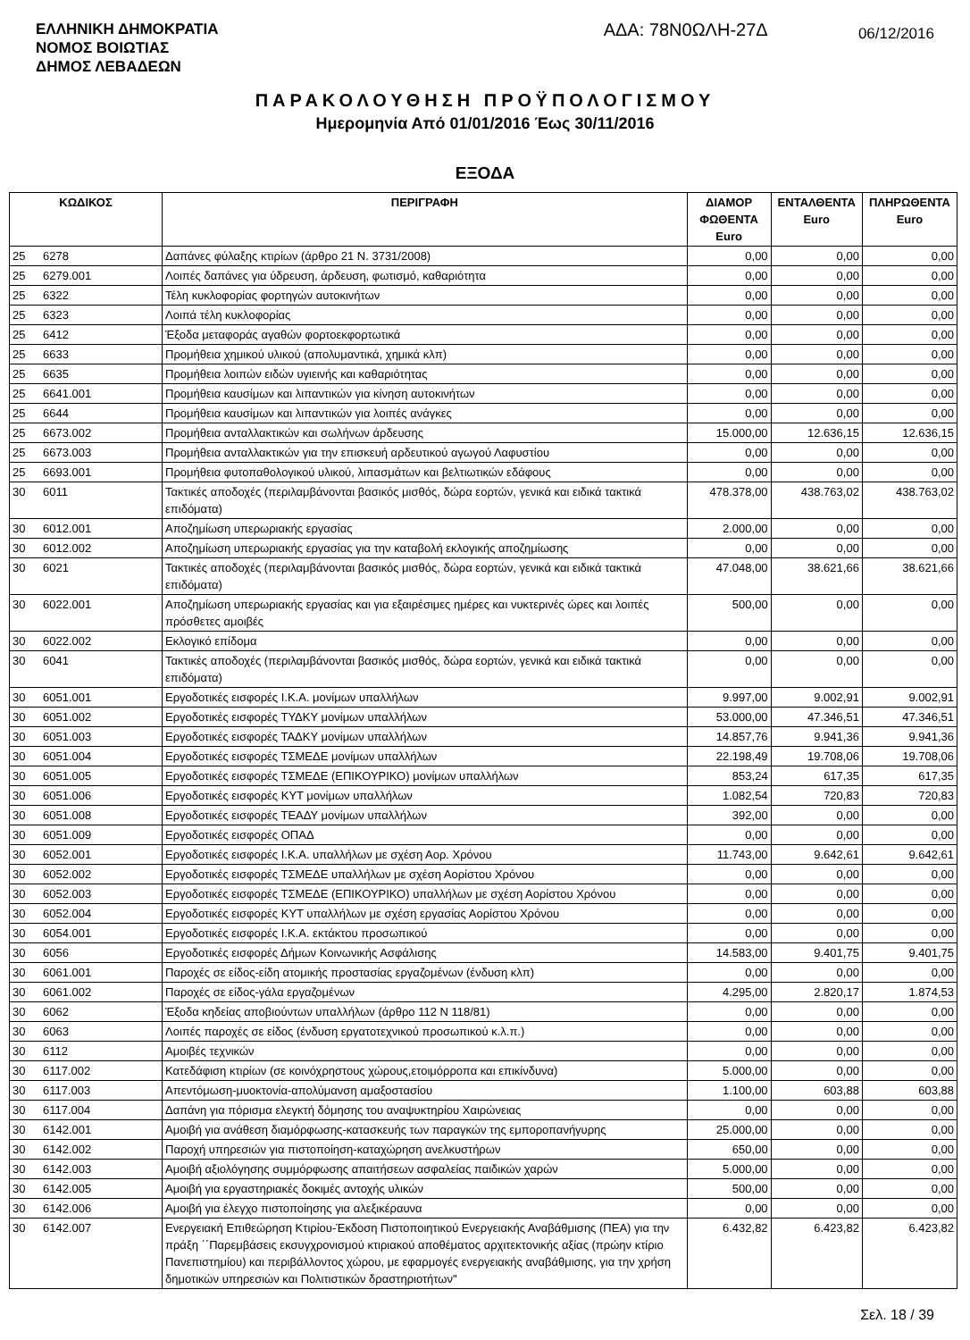ΕΛΛΗΝΙΚΗ ΔΗΜΟΚΡΑΤΙΑ
ΝΟΜΟΣ ΒΟΙΩΤΙΑΣ
ΔΗΜΟΣ ΛΕΒΑΔΕΩΝ
ΑΔΑ: 78Ν0ΩΛΗ-27Δ
06/12/2016
ΠΑΡΑΚΟΛΟΥΘΗΣΗ ΠΡΟΫΠΟΛΟΓΙΣΜΟΥ
Ημερομηνία Από 01/01/2016 Έως 30/11/2016
ΕΞΟΔΑ
| ΚΩΔΙΚΟΣ | | ΠΕΡΙΓΡΑΦΗ | ΔΙΑΜΟΡ ΦΩΘΕΝΤΑ Euro | ΕΝΤΑΛΘΕΝΤΑ Euro | ΠΛΗΡΩΘΕΝΤΑ Euro |
| --- | --- | --- | --- | --- | --- |
| 25 | 6278 | Δαπάνες φύλαξης κτιρίων (άρθρο 21 Ν. 3731/2008) | 0,00 | 0,00 | 0,00 |
| 25 | 6279.001 | Λοιπές δαπάνες για ύδρευση, άρδευση, φωτισμό, καθαριότητα | 0,00 | 0,00 | 0,00 |
| 25 | 6322 | Τέλη κυκλοφορίας φορτηγών αυτοκινήτων | 0,00 | 0,00 | 0,00 |
| 25 | 6323 | Λοιπά τέλη κυκλοφορίας | 0,00 | 0,00 | 0,00 |
| 25 | 6412 | Έξοδα μεταφοράς αγαθών φορτοεκφορτωτικά | 0,00 | 0,00 | 0,00 |
| 25 | 6633 | Προμήθεια χημικού υλικού (απολυμαντικά, χημικά κλπ) | 0,00 | 0,00 | 0,00 |
| 25 | 6635 | Προμήθεια λοιπών ειδών υγιεινής και καθαριότητας | 0,00 | 0,00 | 0,00 |
| 25 | 6641.001 | Προμήθεια καυσίμων και λιπαντικών για κίνηση αυτοκινήτων | 0,00 | 0,00 | 0,00 |
| 25 | 6644 | Προμήθεια καυσίμων και λιπαντικών για λοιπές ανάγκες | 0,00 | 0,00 | 0,00 |
| 25 | 6673.002 | Προμήθεια ανταλλακτικών και σωλήνων άρδευσης | 15.000,00 | 12.636,15 | 12.636,15 |
| 25 | 6673.003 | Προμήθεια ανταλλακτικών για την επισκευή αρδευτικού αγωγού Λαφυστίου | 0,00 | 0,00 | 0,00 |
| 25 | 6693.001 | Προμήθεια φυτοπαθολογικού υλικού, λιπασμάτων και βελτιωτικών εδάφους | 0,00 | 0,00 | 0,00 |
| 30 | 6011 | Τακτικές αποδοχές (περιλαμβάνονται βασικός μισθός, δώρα εορτών, γενικά και ειδικά τακτικά επιδόματα) | 478.378,00 | 438.763,02 | 438.763,02 |
| 30 | 6012.001 | Αποζημίωση υπερωριακής εργασίας | 2.000,00 | 0,00 | 0,00 |
| 30 | 6012.002 | Αποζημίωση υπερωριακής εργασίας για την καταβολή εκλογικής αποζημίωσης | 0,00 | 0,00 | 0,00 |
| 30 | 6021 | Τακτικές αποδοχές (περιλαμβάνονται βασικός μισθός, δώρα εορτών, γενικά και ειδικά τακτικά επιδόματα) | 47.048,00 | 38.621,66 | 38.621,66 |
| 30 | 6022.001 | Αποζημίωση υπερωριακής εργασίας και για εξαιρέσιμες ημέρες και νυκτερινές ώρες και λοιπές πρόσθετες αμοιβές | 500,00 | 0,00 | 0,00 |
| 30 | 6022.002 | Εκλογικό επίδομα | 0,00 | 0,00 | 0,00 |
| 30 | 6041 | Τακτικές αποδοχές (περιλαμβάνονται βασικός μισθός, δώρα εορτών, γενικά και ειδικά τακτικά επιδόματα) | 0,00 | 0,00 | 0,00 |
| 30 | 6051.001 | Εργοδοτικές εισφορές Ι.Κ.Α. μονίμων υπαλλήλων | 9.997,00 | 9.002,91 | 9.002,91 |
| 30 | 6051.002 | Εργοδοτικές εισφορές ΤΥΔΚΥ μονίμων υπαλλήλων | 53.000,00 | 47.346,51 | 47.346,51 |
| 30 | 6051.003 | Εργοδοτικές εισφορές ΤΑΔΚΥ μονίμων υπαλλήλων | 14.857,76 | 9.941,36 | 9.941,36 |
| 30 | 6051.004 | Εργοδοτικές εισφορές ΤΣΜΕΔΕ μονίμων υπαλλήλων | 22.198,49 | 19.708,06 | 19.708,06 |
| 30 | 6051.005 | Εργοδοτικές εισφορές ΤΣΜΕΔΕ (ΕΠΙΚΟΥΡΙΚΟ) μονίμων υπαλλήλων | 853,24 | 617,35 | 617,35 |
| 30 | 6051.006 | Εργοδοτικές εισφορές ΚΥΤ μονίμων υπαλλήλων | 1.082,54 | 720,83 | 720,83 |
| 30 | 6051.008 | Εργοδοτικές εισφορές ΤΕΑΔΥ μονίμων υπαλλήλων | 392,00 | 0,00 | 0,00 |
| 30 | 6051.009 | Εργοδοτικές εισφορές ΟΠΑΔ | 0,00 | 0,00 | 0,00 |
| 30 | 6052.001 | Εργοδοτικές εισφορές Ι.Κ.Α. υπαλλήλων με σχέση Αορ. Χρόνου | 11.743,00 | 9.642,61 | 9.642,61 |
| 30 | 6052.002 | Εργοδοτικές εισφορές ΤΣΜΕΔΕ υπαλλήλων με σχέση Αορίστου Χρόνου | 0,00 | 0,00 | 0,00 |
| 30 | 6052.003 | Εργοδοτικές εισφορές ΤΣΜΕΔΕ (ΕΠΙΚΟΥΡΙΚΟ) υπαλλήλων με σχέση Αορίστου Χρόνου | 0,00 | 0,00 | 0,00 |
| 30 | 6052.004 | Εργοδοτικές εισφορές ΚΥΤ υπαλλήλων με σχέση εργασίας Αορίστου Χρόνου | 0,00 | 0,00 | 0,00 |
| 30 | 6054.001 | Εργοδοτικές εισφορές Ι.Κ.Α. εκτάκτου προσωπικού | 0,00 | 0,00 | 0,00 |
| 30 | 6056 | Εργοδοτικές εισφορές Δήμων Κοινωνικής Ασφάλισης | 14.583,00 | 9.401,75 | 9.401,75 |
| 30 | 6061.001 | Παροχές σε είδος-είδη ατομικής προστασίας εργαζομένων (ένδυση κλπ) | 0,00 | 0,00 | 0,00 |
| 30 | 6061.002 | Παροχές σε είδος-γάλα εργαζομένων | 4.295,00 | 2.820,17 | 1.874,53 |
| 30 | 6062 | Έξοδα κηδείας αποβιούντων υπαλλήλων (άρθρο 112 Ν 118/81) | 0,00 | 0,00 | 0,00 |
| 30 | 6063 | Λοιπές παροχές σε είδος (ένδυση εργατοτεχνικού προσωπικού κ.λ.π.) | 0,00 | 0,00 | 0,00 |
| 30 | 6112 | Αμοιβές τεχνικών | 0,00 | 0,00 | 0,00 |
| 30 | 6117.002 | Κατεδάφιση κτιρίων (σε κοινόχρηστους χώρους,ετοιμόρροπα και επικίνδυνα) | 5.000,00 | 0,00 | 0,00 |
| 30 | 6117.003 | Απεντόμωση-μυοκτονία-απολύμανση αμαξοστασίου | 1.100,00 | 603,88 | 603,88 |
| 30 | 6117.004 | Δαπάνη για πόρισμα ελεγκτή δόμησης του αναψυκτηρίου Χαιρώνειας | 0,00 | 0,00 | 0,00 |
| 30 | 6142.001 | Αμοιβή για ανάθεση διαμόρφωσης-κατασκευής των παραγκών της εμποροπανήγυρης | 25.000,00 | 0,00 | 0,00 |
| 30 | 6142.002 | Παροχή υπηρεσιών για πιστοποίηση-καταχώρηση ανελκυστήρων | 650,00 | 0,00 | 0,00 |
| 30 | 6142.003 | Αμοιβή αξιολόγησης συμμόρφωσης απαιτήσεων ασφαλείας παιδικών χαρών | 5.000,00 | 0,00 | 0,00 |
| 30 | 6142.005 | Αμοιβή για εργαστηριακές δοκιμές αντοχής υλικών | 500,00 | 0,00 | 0,00 |
| 30 | 6142.006 | Αμοιβή για έλεγχο πιστοποίησης για αλεξικέραυνα | 0,00 | 0,00 | 0,00 |
| 30 | 6142.007 | Ενεργειακή Επιθεώρηση Κτιρίου-Έκδοση Πιστοποιητικού Ενεργειακής Αναβάθμισης (ΠΕΑ) για την πράξη ΄΄Παρεμβάσεις εκσυγχρονισμού κτιριακού αποθέματος αρχιτεκτονικής αξίας (πρώην κτίριο Πανεπιστημίου) και περιβάλλοντος χώρου, με εφαρμογές ενεργειακής αναβάθμισης, για την χρήση δημοτικών υπηρεσιών και Πολιτιστικών δραστηριοτήτων" | 6.432,82 | 6.423,82 | 6.423,82 |
Σελ. 18 / 39